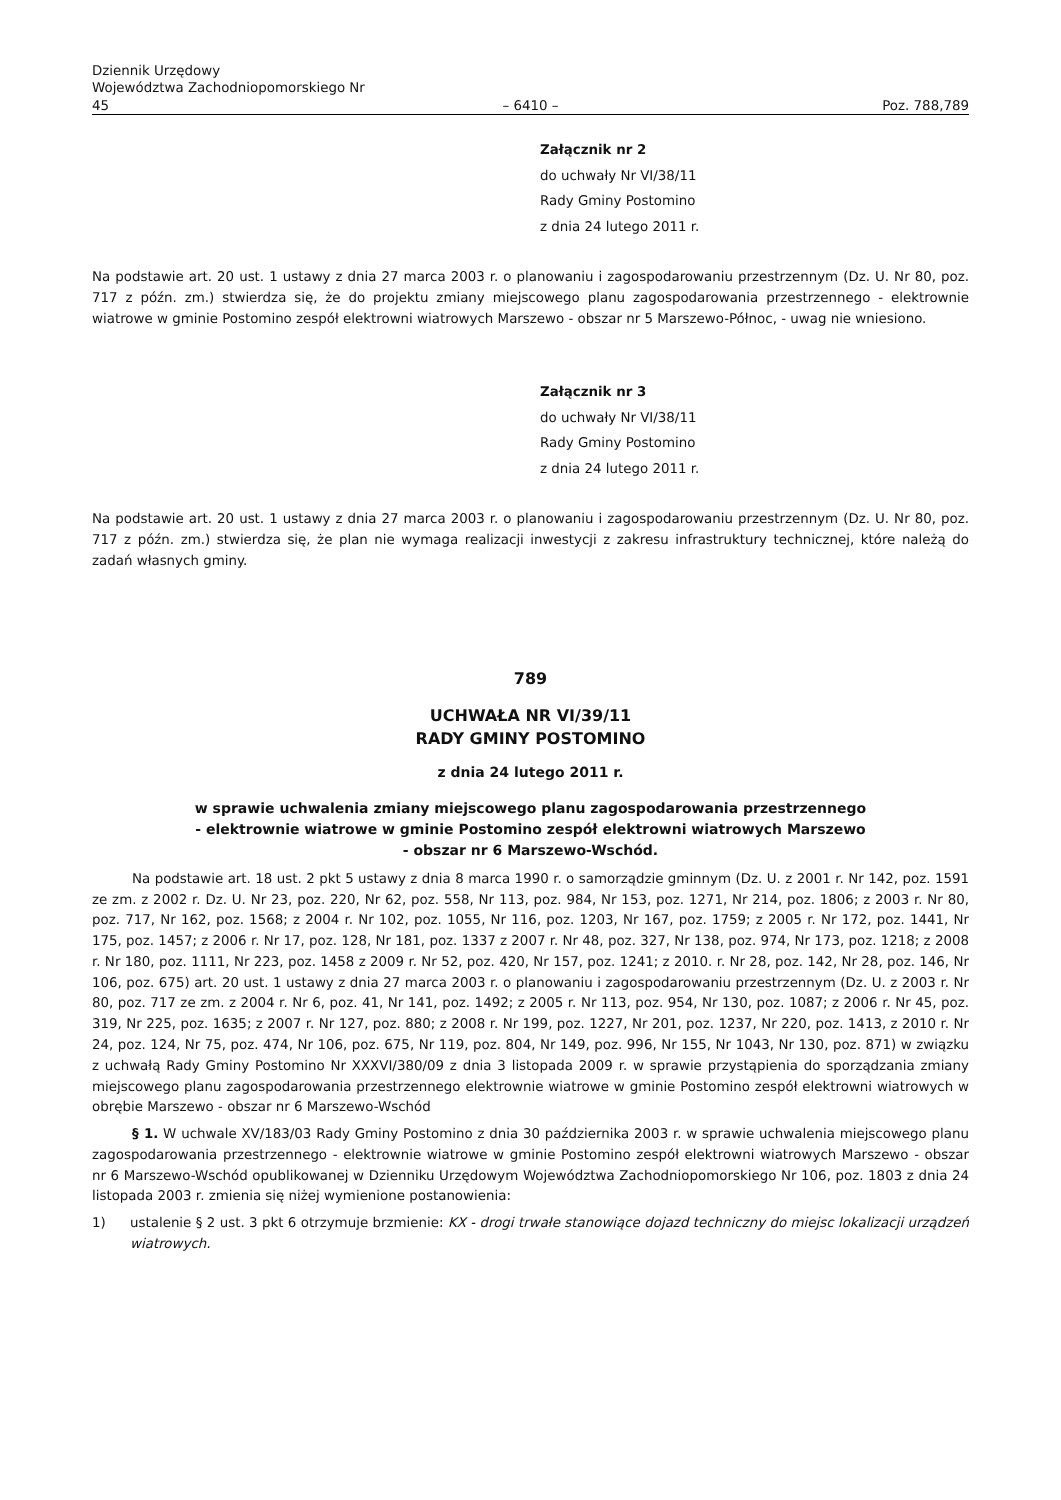Dziennik Urzędowy
Województwa Zachodniopomorskiego Nr 45
– 6410 –
Poz. 788,789
Załącznik nr 2
do uchwały Nr VI/38/11
Rady Gminy Postomino
z dnia 24 lutego 2011 r.
Na podstawie art. 20 ust. 1 ustawy z dnia 27 marca 2003 r. o planowaniu i zagospodarowaniu przestrzennym (Dz. U. Nr 80, poz. 717 z późn. zm.) stwierdza się, że do projektu zmiany miejscowego planu zagospodarowania przestrzennego - elektrownie wiatrowe w gminie Postomino zespół elektrowni wiatrowych Marszewo - obszar nr 5 Marszewo-Północ, - uwag nie wniesiono.
Załącznik nr 3
do uchwały Nr VI/38/11
Rady Gminy Postomino
z dnia 24 lutego 2011 r.
Na podstawie art. 20 ust. 1 ustawy z dnia 27 marca 2003 r. o planowaniu i zagospodarowaniu przestrzennym (Dz. U. Nr 80, poz. 717 z późn. zm.) stwierdza się, że plan nie wymaga realizacji inwestycji z zakresu infrastruktury technicznej, które należą do zadań własnych gminy.
789
UCHWAŁA NR VI/39/11
RADY GMINY POSTOMINO
z dnia 24 lutego 2011 r.
w sprawie uchwalenia zmiany miejscowego planu zagospodarowania przestrzennego
- elektrownie wiatrowe w gminie Postomino zespół elektrowni wiatrowych Marszewo
- obszar nr 6 Marszewo-Wschód.
Na podstawie art. 18 ust. 2 pkt 5 ustawy z dnia 8 marca 1990 r. o samorządzie gminnym (Dz. U. z 2001 r. Nr 142, poz. 1591 ze zm. z 2002 r. Dz. U. Nr 23, poz. 220, Nr 62, poz. 558, Nr 113, poz. 984, Nr 153, poz. 1271, Nr 214, poz. 1806; z 2003 r. Nr 80, poz. 717, Nr 162, poz. 1568; z 2004 r. Nr 102, poz. 1055, Nr 116, poz. 1203, Nr 167, poz. 1759; z 2005 r. Nr 172, poz. 1441, Nr 175, poz. 1457; z 2006 r. Nr 17, poz. 128, Nr 181, poz. 1337 z 2007 r. Nr 48, poz. 327, Nr 138, poz. 974, Nr 173, poz. 1218; z 2008 r. Nr 180, poz. 1111, Nr 223, poz. 1458 z 2009 r. Nr 52, poz. 420, Nr 157, poz. 1241; z 2010. r. Nr 28, poz. 142, Nr 28, poz. 146, Nr 106, poz. 675) art. 20 ust. 1 ustawy z dnia 27 marca 2003 r. o planowaniu i zagospodarowaniu przestrzennym (Dz. U. z 2003 r. Nr 80, poz. 717 ze zm. z 2004 r. Nr 6, poz. 41, Nr 141, poz. 1492; z 2005 r. Nr 113, poz. 954, Nr 130, poz. 1087; z 2006 r. Nr 45, poz. 319, Nr 225, poz. 1635; z 2007 r. Nr 127, poz. 880; z 2008 r. Nr 199, poz. 1227, Nr 201, poz. 1237, Nr 220, poz. 1413, z 2010 r. Nr 24, poz. 124, Nr 75, poz. 474, Nr 106, poz. 675, Nr 119, poz. 804, Nr 149, poz. 996, Nr 155, Nr 1043, Nr 130, poz. 871) w związku z uchwałą Rady Gminy Postomino Nr XXXVI/380/09 z dnia 3 listopada 2009 r. w sprawie przystąpienia do sporządzania zmiany miejscowego planu zagospodarowania przestrzennego elektrownie wiatrowe w gminie Postomino zespół elektrowni wiatrowych w obrębie Marszewo - obszar nr 6 Marszewo-Wschód
§ 1. W uchwale XV/183/03 Rady Gminy Postomino z dnia 30 października 2003 r. w sprawie uchwalenia miejscowego planu zagospodarowania przestrzennego - elektrownie wiatrowe w gminie Postomino zespół elektrowni wiatrowych Marszewo - obszar nr 6 Marszewo-Wschód opublikowanej w Dzienniku Urzędowym Województwa Zachodniopomorskiego Nr 106, poz. 1803 z dnia 24 listopada 2003 r. zmienia się niżej wymienione postanowienia:
1) ustalenie § 2 ust. 3 pkt 6 otrzymuje brzmienie: KX - drogi trwałe stanowiące dojazd techniczny do miejsc lokalizacji urządzeń wiatrowych.